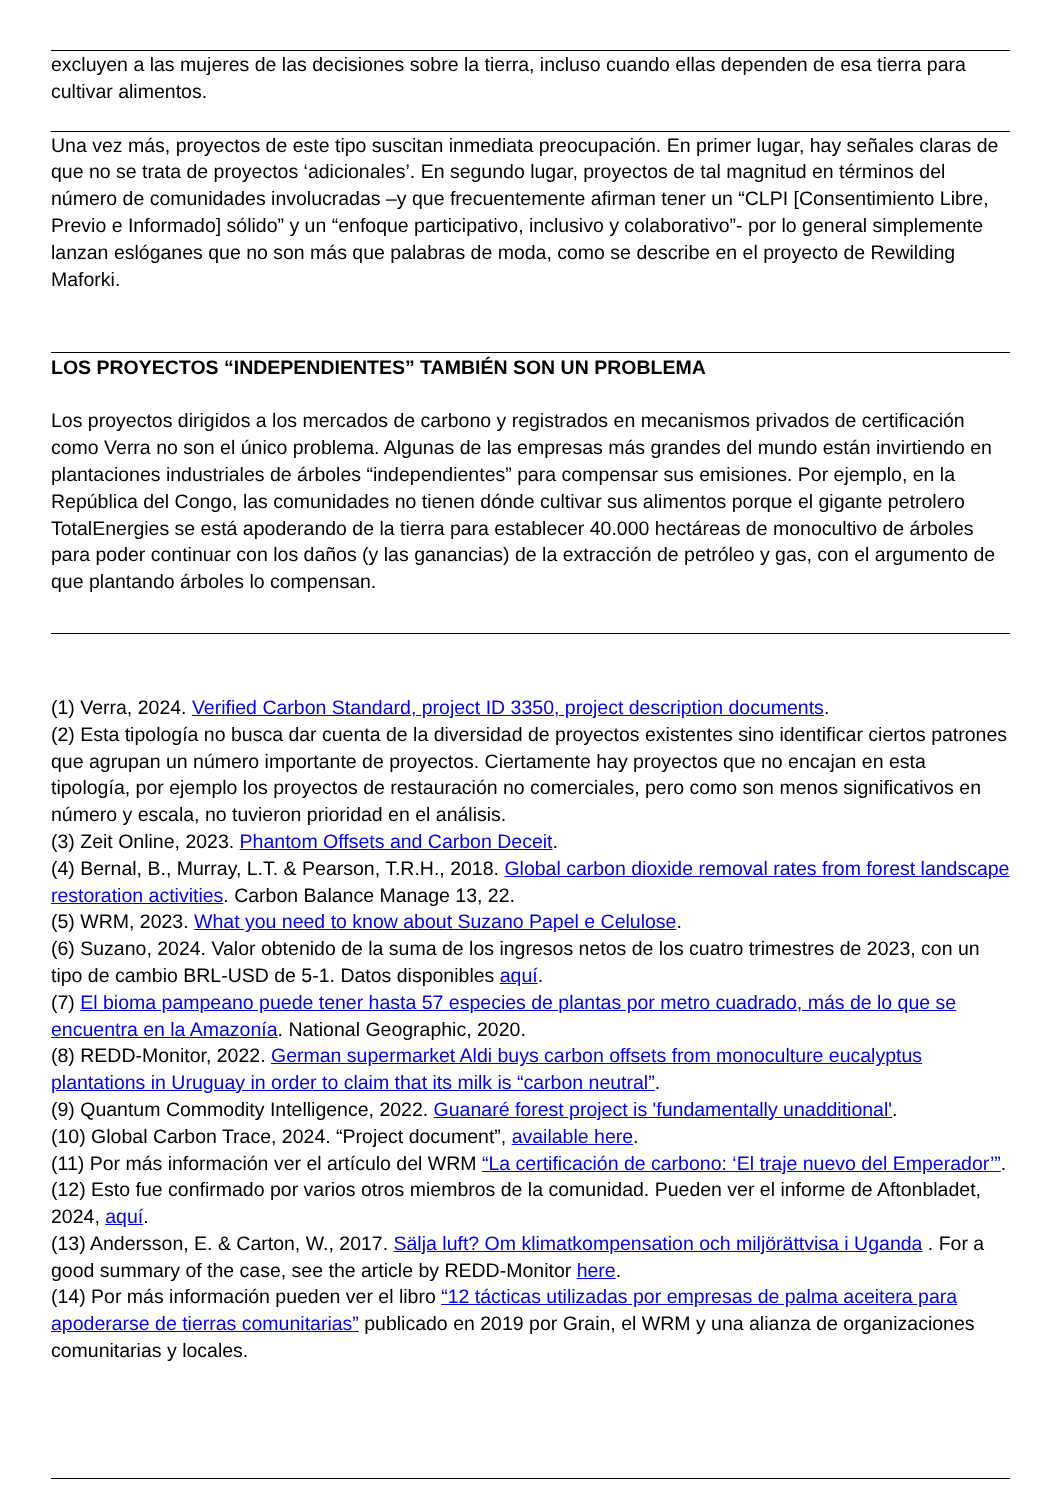excluyen a las mujeres de las decisiones sobre la tierra, incluso cuando ellas dependen de esa tierra para cultivar alimentos.
Una vez más, proyectos de este tipo suscitan inmediata preocupación. En primer lugar, hay señales claras de que no se trata de proyectos ‘adicionales’. En segundo lugar, proyectos de tal magnitud en términos del número de comunidades involucradas –y que frecuentemente afirman tener un “CLPI [Consentimiento Libre, Previo e Informado] sólido” y un “enfoque participativo, inclusivo y colaborativo”- por lo general simplemente lanzan eslóganes que no son más que palabras de moda, como se describe en el proyecto de Rewilding Maforki.
LOS PROYECTOS “INDEPENDIENTES” TAMBIÉN SON UN PROBLEMA
Los proyectos dirigidos a los mercados de carbono y registrados en mecanismos privados de certificación como Verra no son el único problema. Algunas de las empresas más grandes del mundo están invirtiendo en plantaciones industriales de árboles “independientes” para compensar sus emisiones. Por ejemplo, en la República del Congo, las comunidades no tienen dónde cultivar sus alimentos porque el gigante petrolero TotalEnergies se está apoderando de la tierra para establecer 40.000 hectáreas de monocultivo de árboles para poder continuar con los daños (y las ganancias) de la extracción de petróleo y gas, con el argumento de que plantando árboles lo compensan.
(1) Verra, 2024. Verified Carbon Standard, project ID 3350, project description documents.
(2) Esta tipología no busca dar cuenta de la diversidad de proyectos existentes sino identificar ciertos patrones que agrupan un número importante de proyectos. Ciertamente hay proyectos que no encajan en esta tipología, por ejemplo los proyectos de restauración no comerciales, pero como son menos significativos en número y escala, no tuvieron prioridad en el análisis.
(3) Zeit Online, 2023. Phantom Offsets and Carbon Deceit.
(4) Bernal, B., Murray, L.T. & Pearson, T.R.H., 2018. Global carbon dioxide removal rates from forest landscape restoration activities. Carbon Balance Manage 13, 22.
(5) WRM, 2023. What you need to know about Suzano Papel e Celulose.
(6) Suzano, 2024. Valor obtenido de la suma de los ingresos netos de los cuatro trimestres de 2023, con un tipo de cambio BRL-USD de 5-1. Datos disponibles aquí.
(7) El bioma pampeano puede tener hasta 57 especies de plantas por metro cuadrado, más de lo que se encuentra en la Amazonía. National Geographic, 2020.
(8) REDD-Monitor, 2022. German supermarket Aldi buys carbon offsets from monoculture eucalyptus plantations in Uruguay in order to claim that its milk is “carbon neutral”.
(9) Quantum Commodity Intelligence, 2022. Guanaré forest project is 'fundamentally unadditional'.
(10) Global Carbon Trace, 2024. “Project document”, available here.
(11) Por más información ver el artículo del WRM “La certificación de carbono: ‘El traje nuevo del Emperador’”.
(12) Esto fue confirmado por varios otros miembros de la comunidad. Pueden ver el informe de Aftonbladet, 2024, aquí.
(13) Andersson, E. & Carton, W., 2017. Sälja luft? Om klimatkompensation och miljörättvisa i Uganda . For a good summary of the case, see the article by REDD-Monitor here.
(14) Por más información pueden ver el libro “12 tácticas utilizadas por empresas de palma aceitera para apoderarse de tierras comunitarias” publicado en 2019 por Grain, el WRM y una alianza de organizaciones comunitarias y locales.